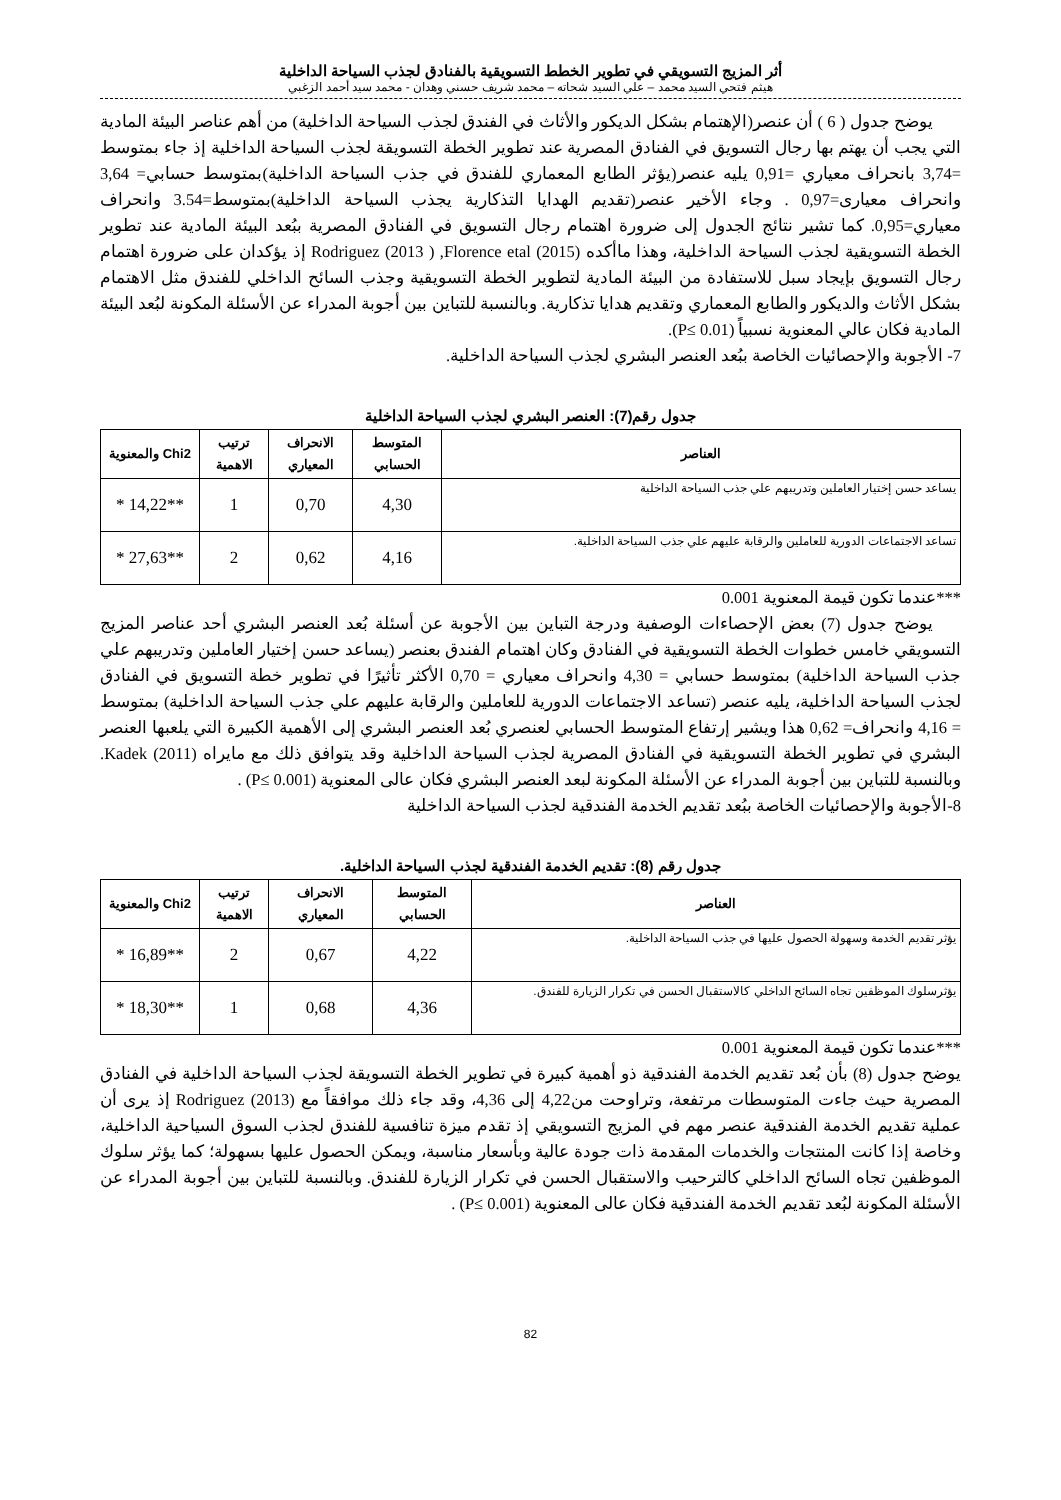أثر المزيج التسويقي في تطوير الخطط التسويقية بالفنادق لجذب السياحة الداخلية
هيثم فتحي السيد محمد – علي السيد شحاته – محمد شريف حسني وهدان - محمد سيد أحمد الزغبي
يوضح جدول ( 6 ) أن عنصر(الإهتمام بشكل الديكور والأثاث في الفندق لجذب السياحة الداخلية) من أهم عناصر البيئة المادية التي يجب أن يهتم بها رجال التسويق في الفنادق المصرية عند تطوير الخطة التسويقة لجذب السياحة الداخلية إذ جاء بمتوسط =3,74 بانحراف معياري =0,91 يليه عنصر(يؤثر الطابع المعماري للفندق في جذب السياحة الداخلية)بمتوسط حسابي= 3,64 وانحراف معيارى=0,97 . وجاء الأخير عنصر(تقديم الهدايا التذكارية يجذب السياحة الداخلية)بمتوسط=3.54 وانحراف معياري=0,95. كما تشير نتائج الجدول إلى ضرورة اهتمام رجال التسويق في الفنادق المصرية ببُعد البيئة المادية عند تطوير الخطة التسويقية لجذب السياحة الداخلية، وهذا ماأكده Rodriguez (2013 ) ,Florence etal (2015) إذ يؤكدان على ضرورة اهتمام رجال التسويق بإيجاد سبل للاستفادة من البيئة المادية لتطوير الخطة التسويقية وجذب السائح الداخلي للفندق مثل الاهتمام بشكل الأثاث والديكور والطابع المعماري وتقديم هدايا تذكارية. وبالنسبة للتباين بين أجوبة المدراء عن الأسئلة المكونة لبُعد البيئة المادية فكان عالي المعنوية نسبياً (P≤ 0.01).
7- الأجوبة والإحصائيات الخاصة ببُعد العنصر البشري لجذب السياحة الداخلية.
جدول رقم(7): العنصر البشري لجذب السياحة الداخلية
| العناصر | المتوسط الحسابي | الانحراف المعياري | ترتيب الاهمية | Chi2 والمعنوية |
| --- | --- | --- | --- | --- |
| يساعد حسن إختيار العاملين وتدريبهم علي جذب السياحة الداخلية | 4,30 | 0,70 | 1 | **14,22 * |
| تساعد الاجتماعات الدورية للعاملين والرقابة عليهم علي جذب السياحة الداخلية. | 4,16 | 0,62 | 2 | **27,63 * |
***عندما تكون قيمة المعنوية 0.001
يوضح جدول (7) بعض الإحصاءات الوصفية ودرجة التباين بين الأجوبة عن أسئلة بُعد العنصر البشري أحد عناصر المزيج التسويقي خامس خطوات الخطة التسويقية في الفنادق وكان اهتمام الفندق بعنصر (يساعد حسن إختيار العاملين وتدريبهم علي جذب السياحة الداخلية) بمتوسط حسابي = 4,30 وانحراف معياري = 0,70 الأكثر تأثيرًا في تطوير خطة التسويق في الفنادق لجذب السياحة الداخلية، يليه عنصر (تساعد الاجتماعات الدورية للعاملين والرقابة عليهم علي جذب السياحة الداخلية) بمتوسط = 4,16 وانحراف= 0,62 هذا ويشير إرتفاع المتوسط الحسابي لعنصري بُعد العنصر البشري إلى الأهمية الكبيرة التي يلعبها العنصر البشري في تطوير الخطة التسويقية في الفنادق المصرية لجذب السياحة الداخلية وقد يتوافق ذلك مع مايراه Kadek (2011). وبالنسبة للتباين بين أجوبة المدراء عن الأسئلة المكونة لبعد العنصر البشري فكان عالى المعنوية (P≤ 0.001) .
8-الأجوبة والإحصائيات الخاصة ببُعد تقديم الخدمة الفندقية لجذب السياحة الداخلية
جدول رقم (8): تقديم الخدمة الفندقية لجذب السياحة الداخلية.
| العناصر | المتوسط الحسابي | الانحراف المعياري | ترتيب الاهمية | Chi2 والمعنوية |
| --- | --- | --- | --- | --- |
| يؤثر تقديم الخدمة وسهولة الحصول عليها في جذب السياحة الداخلية. | 4,22 | 0,67 | 2 | **16,89 * |
| يؤثرسلوك الموظفين تجاه السائح الداخلي كالاستقبال الحسن في تكرار الزيارة للفندق. | 4,36 | 0,68 | 1 | **18,30 * |
***عندما تكون قيمة المعنوية 0.001
يوضح جدول (8) بأن بُعد تقديم الخدمة الفندقية ذو أهمية كبيرة في تطوير الخطة التسويقة لجذب السياحة الداخلية في الفنادق المصرية حيث جاءت المتوسطات مرتفعة، وتراوحت من4,22 إلى 4,36، وقد جاء ذلك موافقاً مع Rodriguez (2013) إذ يرى أن عملية تقديم الخدمة الفندقية عنصر مهم في المزيج التسويقي إذ تقدم ميزة تنافسية للفندق لجذب السوق السياحية الداخلية، وخاصة إذا كانت المنتجات والخدمات المقدمة ذات جودة عالية وبأسعار مناسبة، ويمكن الحصول عليها بسهولة؛ كما يؤثر سلوك الموظفين تجاه السائح الداخلي كالترحيب والاستقبال الحسن في تكرار الزيارة للفندق. وبالنسبة للتباين بين أجوبة المدراء عن الأسئلة المكونة لبُعد تقديم الخدمة الفندقية فكان عالى المعنوية (P≤ 0.001) .
82